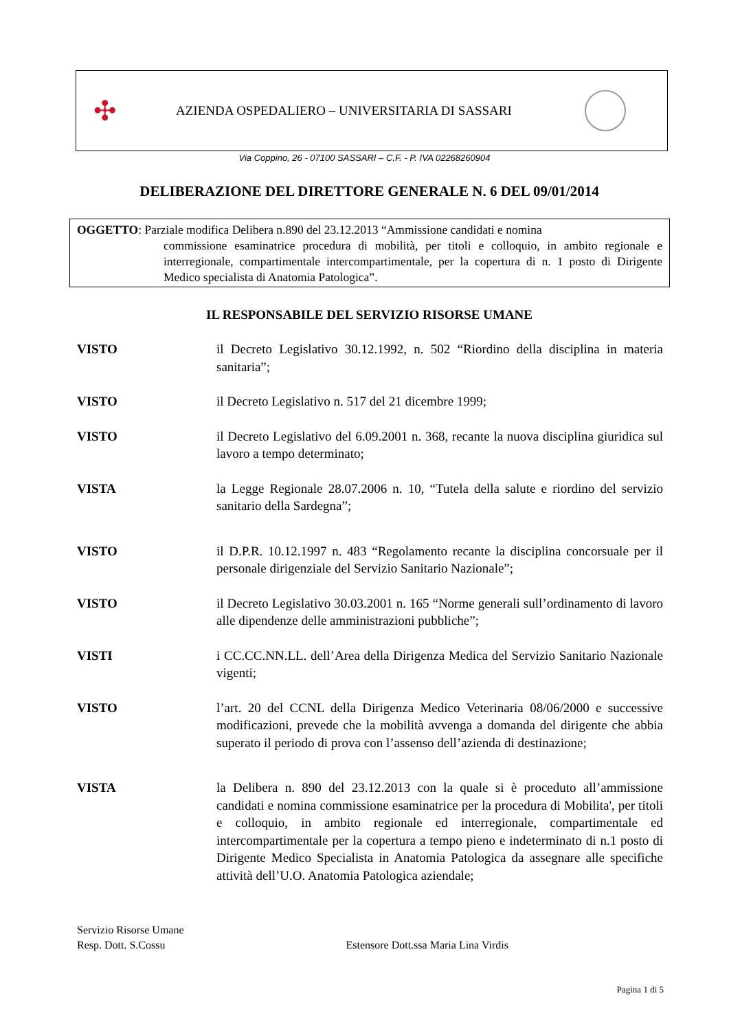✣
AZIENDA OSPEDALIERO – UNIVERSITARIA DI SASSARI
Via Coppino, 26 - 07100 SASSARI – C.F. - P. IVA 02268260904
DELIBERAZIONE DEL DIRETTORE GENERALE N. 6 DEL 09/01/2014
OGGETTO: Parziale modifica Delibera n.890 del 23.12.2013 “Ammissione candidati e nomina
commissione esaminatrice procedura di mobilità, per titoli e colloquio, in ambito regionale e interregionale, compartimentale intercompartimentale, per la copertura di n. 1 posto di Dirigente Medico specialista di Anatomia Patologica”.
IL RESPONSABILE DEL SERVIZIO RISORSE UMANE
VISTO il Decreto Legislativo 30.12.1992, n. 502 “Riordino della disciplina in materia sanitaria”;
VISTO il Decreto Legislativo n. 517 del 21 dicembre 1999;
VISTO il Decreto Legislativo del 6.09.2001 n. 368, recante la nuova disciplina giuridica sul lavoro a tempo determinato;
VISTA la Legge Regionale 28.07.2006 n. 10, “Tutela della salute e riordino del servizio sanitario della Sardegna”;
VISTO il D.P.R. 10.12.1997 n. 483 “Regolamento recante la disciplina concorsuale per il personale dirigenziale del Servizio Sanitario Nazionale”;
VISTO il Decreto Legislativo 30.03.2001 n. 165 “Norme generali sull’ordinamento di lavoro alle dipendenze delle amministrazioni pubbliche”;
VISTI i CC.CC.NN.LL. dell’Area della Dirigenza Medica del Servizio Sanitario Nazionale vigenti;
VISTO l’art. 20 del CCNL della Dirigenza Medico Veterinaria 08/06/2000 e successive modificazioni, prevede che la mobilità avvenga a domanda del dirigente che abbia superato il periodo di prova con l’assenso dell’azienda di destinazione;
VISTA la Delibera n. 890 del 23.12.2013 con la quale si è proceduto all’ammissione candidati e nomina commissione esaminatrice per la procedura di Mobilita', per titoli e colloquio, in ambito regionale ed interregionale, compartimentale ed intercompartimentale per la copertura a tempo pieno e indeterminato di n.1 posto di Dirigente Medico Specialista in Anatomia Patologica da assegnare alle specifiche attività dell’U.O. Anatomia Patologica aziendale;
Servizio Risorse Umane
Resp. Dott. S.Cossu Estensore Dott.ssa Maria Lina Virdis
Pagina 1 di 5